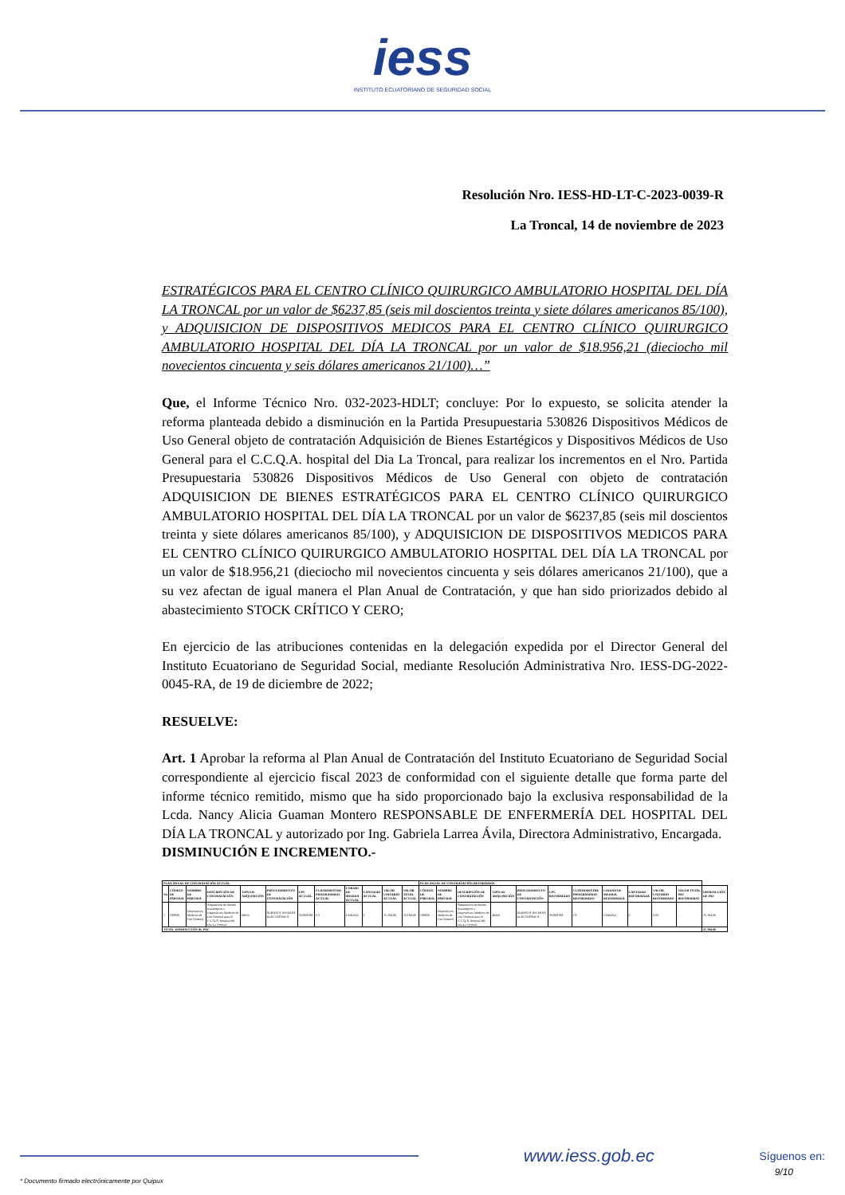iess
INSTITUTO ECUATORIANO DE SEGURIDAD SOCIAL
Resolución Nro. IESS-HD-LT-C-2023-0039-R
La Troncal, 14 de noviembre de 2023
ESTRATÉGICOS PARA EL CENTRO CLÍNICO QUIRURGICO AMBULATORIO HOSPITAL DEL DÍA LA TRONCAL por un valor de $6237,85 (seis mil doscientos treinta y siete dólares americanos 85/100), y ADQUISICION DE DISPOSITIVOS MEDICOS PARA EL CENTRO CLÍNICO QUIRURGICO AMBULATORIO HOSPITAL DEL DÍA LA TRONCAL por un valor de $18.956,21 (dieciocho mil novecientos cincuenta y seis dólares americanos 21/100)…”
Que, el Informe Técnico Nro. 032-2023-HDLT; concluye: Por lo expuesto, se solicita atender la reforma planteada debido a disminución en la Partida Presupuestaria 530826 Dispositivos Médicos de Uso General objeto de contratación Adquisición de Bienes Estartégicos y Dispositivos Médicos de Uso General para el C.C.Q.A. hospital del Dia La Troncal, para realizar los incrementos en el Nro. Partida Presupuestaria 530826 Dispositivos Médicos de Uso General con objeto de contratación ADQUISICION DE BIENES ESTRATÉGICOS PARA EL CENTRO CLÍNICO QUIRURGICO AMBULATORIO HOSPITAL DEL DÍA LA TRONCAL por un valor de $6237,85 (seis mil doscientos treinta y siete dólares americanos 85/100), y ADQUISICION DE DISPOSITIVOS MEDICOS PARA EL CENTRO CLÍNICO QUIRURGICO AMBULATORIO HOSPITAL DEL DÍA LA TRONCAL por un valor de $18.956,21 (dieciocho mil novecientos cincuenta y seis dólares americanos 21/100), que a su vez afectan de igual manera el Plan Anual de Contratación, y que han sido priorizados debido al abastecimiento STOCK CRÍTICO Y CERO;
En ejercicio de las atribuciones contenidas en la delegación expedida por el Director General del Instituto Ecuatoriano de Seguridad Social, mediante Resolución Administrativa Nro. IESS-DG-2022-0045-RA, de 19 de diciembre de 2022;
RESUELVE:
Art. 1 Aprobar la reforma al Plan Anual de Contratación del Instituto Ecuatoriano de Seguridad Social correspondiente al ejercicio fiscal 2023 de conformidad con el siguiente detalle que forma parte del informe técnico remitido, mismo que ha sido proporcionado bajo la exclusiva responsabilidad de la Lcda. Nancy Alicia Guaman Montero RESPONSABLE DE ENFERMERÍA DEL HOSPITAL DEL DÍA LA TRONCAL y autorizado por Ing. Gabriela Larrea Ávila, Directora Administrativo, Encargada.
DISMINUCIÓN E INCREMENTO.-
| PLAN ANUAL DE CONTRATACIÓN ACTUAL | | | | | | | | | | | | PLAN ANUAL DE CONTRATACIÓN REFORMADO | | | | | | | | | | | |
| --- | --- | --- | --- | --- | --- | --- | --- | --- | --- | --- | --- | --- | --- | --- | --- | --- | --- | --- | --- | --- | --- | --- | --- |
| No | CÓDIGO DE PARTIDA | NOMBRE DE PARTIDA | DESCRIPCIÓN DE CONTRATACIÓN | TIPO DE ADQUISICIÓN | PROCEDIMIENTO DE CONTRATACIÓN | CPC ACTUAL | CUATRIMESTRE PROGRAMADO ACTUAL | UNIDAD DE MEDIDA ACTUAL | CANTIDAD ACTUAL | VALOR UNITARIO ACTUAL | VALOR TOTAL ACTUAL | CÓDIGO DE PARTIDA | NOMBRE DE PARTIDA | DESCRIPCIÓN DE CONTRATACIÓN | TIPO DE ADQUISICIÓN | PROCEDIMIENTO DE CONTRATACIÓN | CPC REFORMADO | CUATRIMESTRE PROGRAMADO REFORMADO | UNIDAD DE MEDIDA REFORMADA | CANTIDAD REFORMADA | VALOR UNITARIO REFORMADO | VALOR TOTAL PAC REFORMADO | DISMINUCIÓN DE PAC |
| 1 | 530826 | Dispositivos Medicos de Uso General | Adquisicion de Bienes Estartégicos y Dispositivos Medicos de Uso General para el C.C.Q.A. hospital del Dia La Troncal. | BIEN | SUBASTA INVERSA ELÉCTRÓNICA | 352901091 | C3 | UNIDAD | 1 | 25.194,06 | 25.194,06 | 530826 | Dispositivos Medicos de Uso General | Adquisicion de Bienes Estartégicos y Dispositivos Medicos de Uso General para el C.C.Q.A. hospital del Dia La Troncal. | BIEN | SUBASTA INVERSA ELÉCTRÓNICA | 352901091 | C3 | UNIDAD | 0 | 0,00 | - | 25.194,06 |
| TOTAL DISMINUCIÓN AL PAC | | | | | | | | | | | | | | | | | | | | | | | 25.194,06 |
www.iess.gob.ec Síguenos en:
9/10
* Documento firmado electrónicamente por Quipux